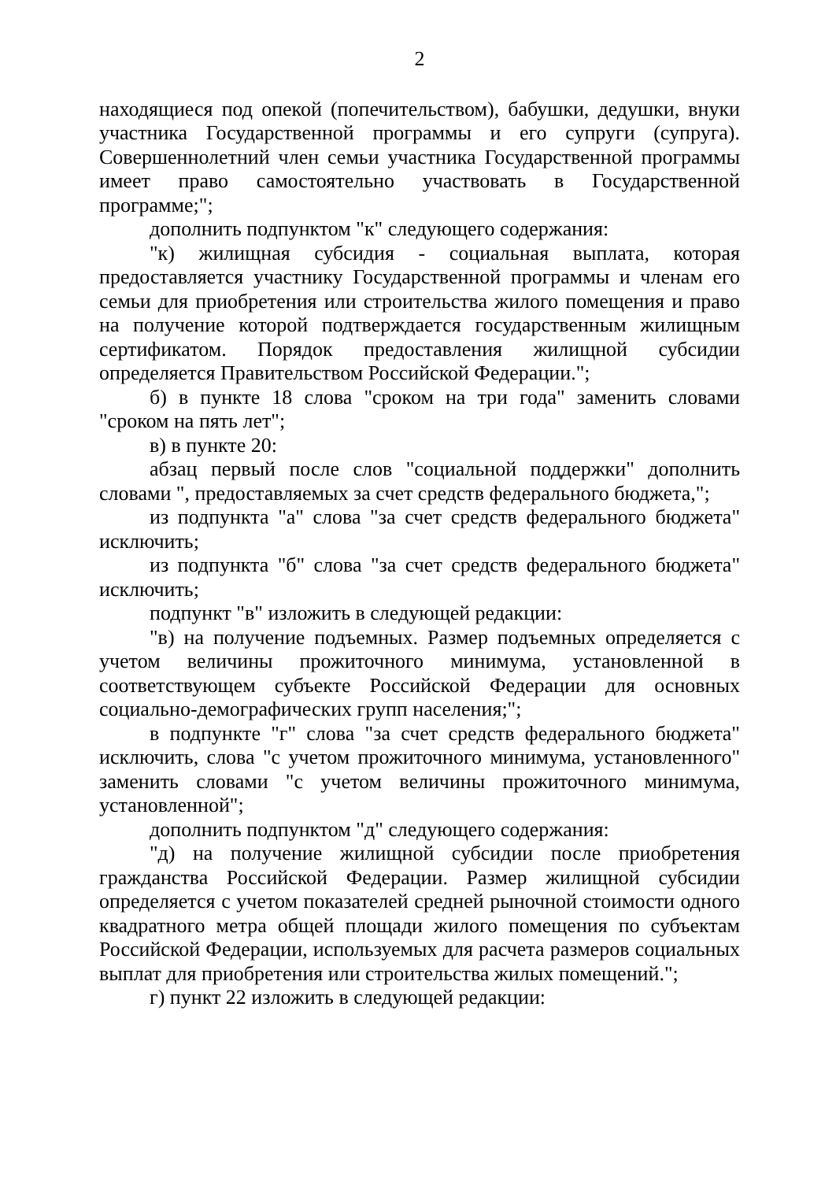2
находящиеся под опекой (попечительством), бабушки, дедушки, внуки участника Государственной программы и его супруги (супруга). Совершеннолетний член семьи участника Государственной программы имеет право самостоятельно участвовать в Государственной программе;";
дополнить подпунктом "к" следующего содержания:
"к) жилищная субсидия - социальная выплата, которая предоставляется участнику Государственной программы и членам его семьи для приобретения или строительства жилого помещения и право на получение которой подтверждается государственным жилищным сертификатом. Порядок предоставления жилищной субсидии определяется Правительством Российской Федерации.";
б) в пункте 18 слова "сроком на три года" заменить словами "сроком на пять лет";
в) в пункте 20:
абзац первый после слов "социальной поддержки" дополнить словами ", предоставляемых за счет средств федерального бюджета,";
из подпункта "а" слова "за счет средств федерального бюджета" исключить;
из подпункта "б" слова "за счет средств федерального бюджета" исключить;
подпункт "в" изложить в следующей редакции:
"в) на получение подъемных. Размер подъемных определяется с учетом величины прожиточного минимума, установленной в соответствующем субъекте Российской Федерации для основных социально-демографических групп населения;";
в подпункте "г" слова "за счет средств федерального бюджета" исключить, слова "с учетом прожиточного минимума, установленного" заменить словами "с учетом величины прожиточного минимума, установленной";
дополнить подпунктом "д" следующего содержания:
"д) на получение жилищной субсидии после приобретения гражданства Российской Федерации. Размер жилищной субсидии определяется с учетом показателей средней рыночной стоимости одного квадратного метра общей площади жилого помещения по субъектам Российской Федерации, используемых для расчета размеров социальных выплат для приобретения или строительства жилых помещений.";
г) пункт 22 изложить в следующей редакции: